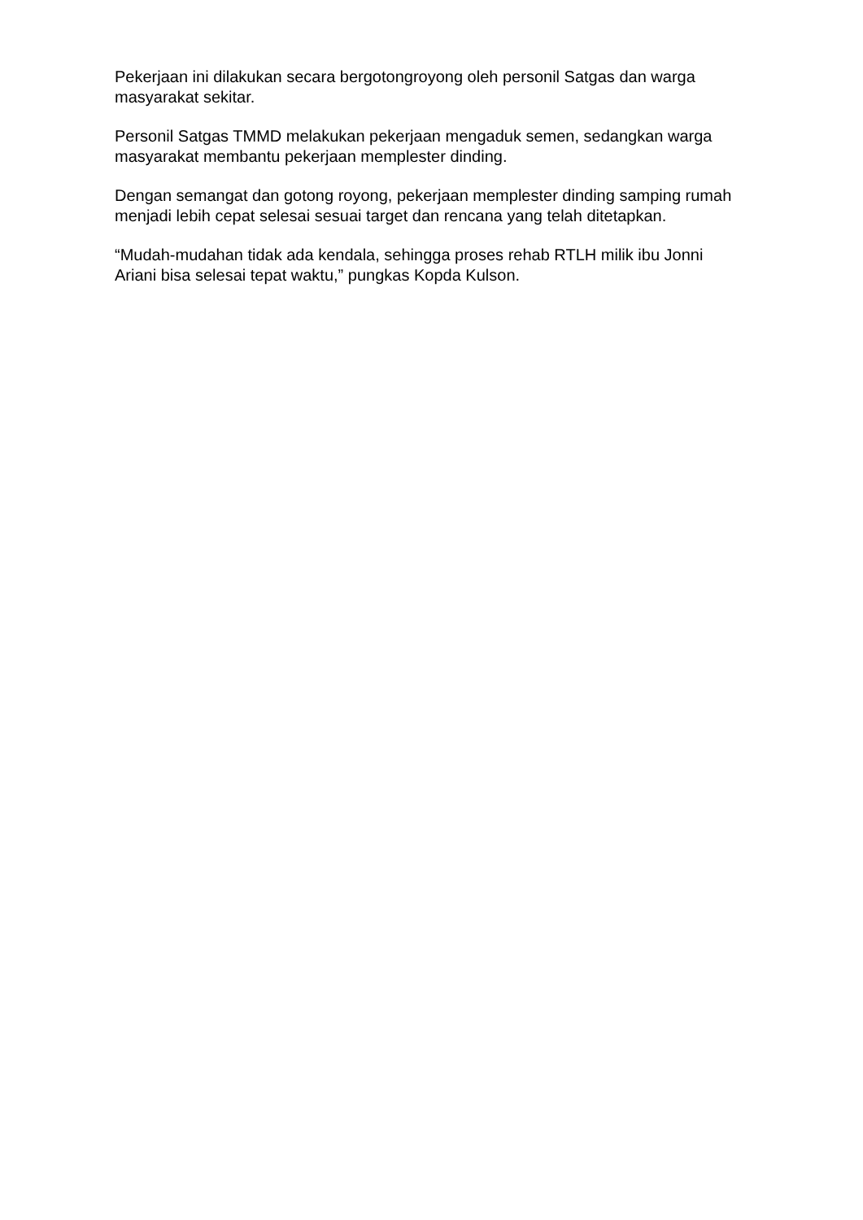Pekerjaan ini dilakukan secara bergotongroyong oleh personil Satgas dan warga masyarakat sekitar.
Personil Satgas TMMD melakukan pekerjaan mengaduk semen, sedangkan warga masyarakat membantu pekerjaan memplester dinding.
Dengan semangat dan gotong royong, pekerjaan memplester dinding samping rumah menjadi lebih cepat selesai sesuai target dan rencana yang telah ditetapkan.
“Mudah-mudahan tidak ada kendala, sehingga proses rehab RTLH milik ibu Jonni Ariani bisa selesai tepat waktu,” pungkas Kopda Kulson.